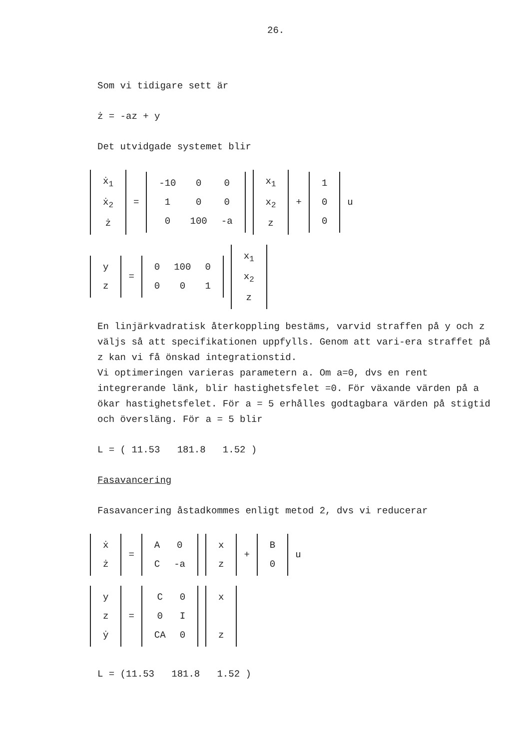26.
Som vi tidigare sett är
ż = -az + y
Det utvidgade systemet blir
| ẋ<sub>1</sub> |
| ẋ<sub>2</sub> |
| ż |
=
| -10 | 0 | 0 |
| 1 | 0 | 0 |
| 0 | 100 | -a |
| x<sub>1</sub> |
| x<sub>2</sub> |
| z |
+
| 1 |
| 0 |
| 0 |
u
| y |
| z |
=
| 0 | 100 | 0 |
| 0 | 0 | 1 |
| x<sub>1</sub> |
| x<sub>2</sub> |
| z |
En linjärkvadratisk återkoppling bestäms, varvid straffen på y och z väljs så att specifikationen uppfylls. Genom att vari-era straffet på z kan vi få önskad integrationstid.
Vi optimeringen varieras parametern a. Om a=0, dvs en rent integrerande länk, blir hastighetsfelet =0. För växande värden på a ökar hastighetsfelet. För a = 5 erhålles godtagbara värden på stigtid och översläng. För a = 5 blir
L = ( 11.53 181.8 1.52 )
Fasavancering
Fasavancering åstadkommes enligt metod 2, dvs vi reducerar
| ẋ |
| ż |
=
| A | 0 |
| C | -a |
| x |
| z |
+
| B |
| 0 |
u
| y |
| z |
| ẏ |
=
| C | 0 |
| 0 | I |
| CA | 0 |
| x |
| z |
L = (11.53 181.8 1.52 )